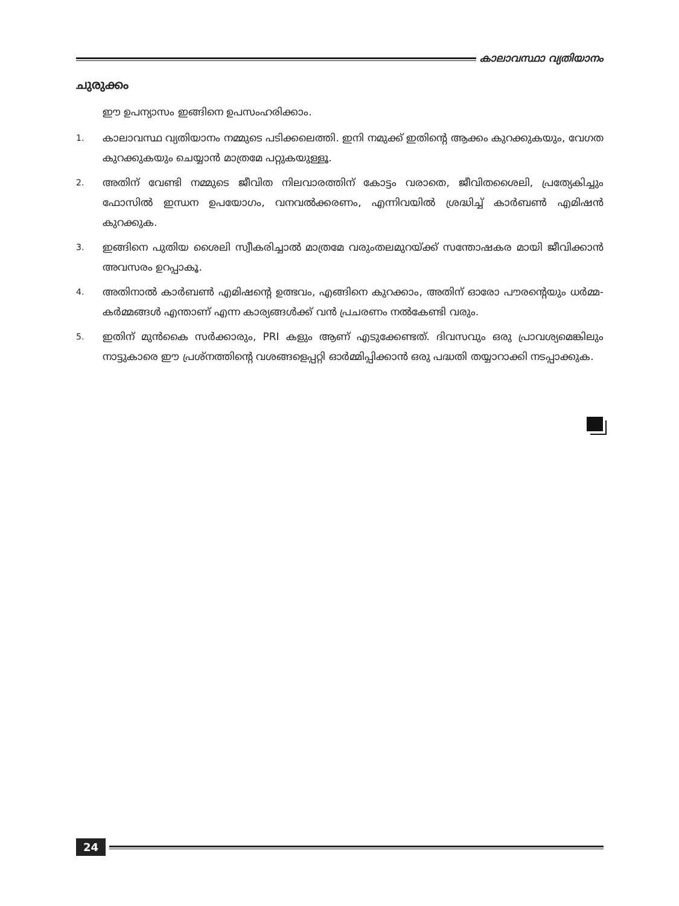കാലാവസ്ഥാ വ്യതിയാനം
ചുരുക്കം
ഈ ഉപന്യാസം ഇങ്ങിനെ ഉപസംഹരിക്കാം.
1. കാലാവസ്ഥ വ്യതിയാനം നമ്മുടെ പടിക്കലെത്തി. ഇനി നമുക്ക് ഇതിന്റെ ആക്കം കുറക്കുകയും, വേഗത കുറക്കുകയും ചെയ്യാൻ മാത്രമേ പറ്റുകയുള്ളൂ.
2. അതിന് വേണ്ടി നമ്മുടെ ജീവിത നിലവാരത്തിന് കോട്ടം വരാതെ, ജീവിതശൈലി, പ്രത്യേകിച്ചും ഫോസിൽ ഇന്ധന ഉപയോഗം, വനവൽക്കരണം, എന്നിവയിൽ ശ്രദ്ധിച്ച് കാർബൺ എമിഷൻ കുറക്കുക.
3. ഇങ്ങിനെ പുതിയ ശൈലി സ്വീകരിച്ചാൽ മാത്രമേ വരുംതലമുറയ്ക്ക് സന്തോഷകര മായി ജീവിക്കാൻ അവസരം ഉറപ്പാകൂ.
4. അതിനാൽ കാർബൺ എമിഷന്റെ ഉത്ഭവം, എങ്ങിനെ കുറക്കാം, അതിന് ഓരോ പൗരന്റെയും ധർമ്മ-കർമ്മങ്ങൾ എന്താണ് എന്ന കാര്യങ്ങൾക്ക് വൻ പ്രചരണം നൽകേണ്ടി വരും.
5. ഇതിന് മുൻകൈ സർക്കാരും, PRI കളും ആണ് എടുക്കേണ്ടത്. ദിവസവും ഒരു പ്രാവശ്യമെങ്കിലും നാട്ടുകാരെ ഈ പ്രശ്നത്തിന്റെ വശങ്ങളെപ്പറ്റി ഓർമ്മിപ്പിക്കാൻ ഒരു പദ്ധതി തയ്യാറാക്കി നടപ്പാക്കുക.
24